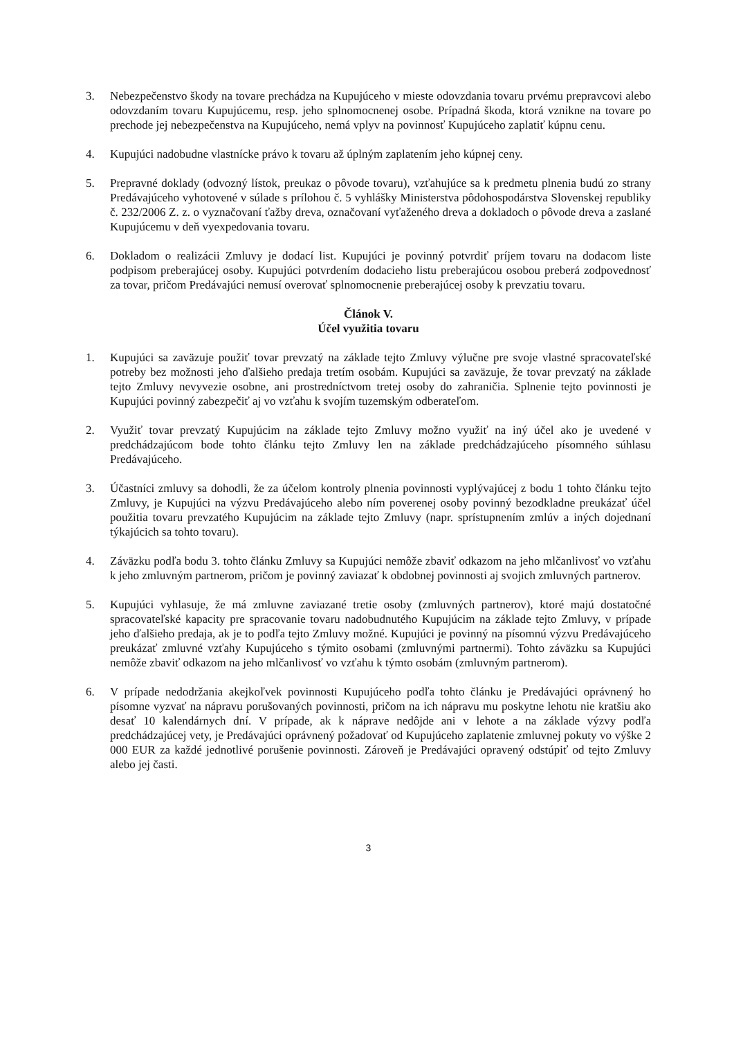3. Nebezpečenstvo škody na tovare prechádza na Kupujúceho v mieste odovzdania tovaru prvému prepravcovi alebo odovzdaním tovaru Kupujúcemu, resp. jeho splnomocnenej osobe. Prípadná škoda, ktorá vznikne na tovare po prechode jej nebezpečenstva na Kupujúceho, nemá vplyv na povinnosť Kupujúceho zaplatiť kúpnu cenu.
4. Kupujúci nadobudne vlastnícke právo k tovaru až úplným zaplatením jeho kúpnej ceny.
5. Prepravné doklady (odvozný lístok, preukaz o pôvode tovaru), vzťahujúce sa k predmetu plnenia budú zo strany Predávajúceho vyhotovené v súlade s prílohou č. 5 vyhlášky Ministerstva pôdohospodárstva Slovenskej republiky č. 232/2006 Z. z. o vyznačovaní ťažby dreva, označovaní vyťaženého dreva a dokladoch o pôvode dreva a zaslané Kupujúcemu v deň vyexpedovania tovaru.
6. Dokladom o realizácii Zmluvy je dodací list. Kupujúci je povinný potvrdiť príjem tovaru na dodacom liste podpisom preberajúcej osoby. Kupujúci potvrdením dodacieho listu preberajúcou osobou preberá zodpovednosť za tovar, pričom Predávajúci nemusí overovať splnomocnenie preberajúcej osoby k prevzatiu tovaru.
Článok V.
Účel využitia tovaru
1. Kupujúci sa zaväzuje použiť tovar prevzatý na základe tejto Zmluvy výlučne pre svoje vlastné spracovateľské potreby bez možnosti jeho ďalšieho predaja tretím osobám. Kupujúci sa zaväzuje, že tovar prevzatý na základe tejto Zmluvy nevyvezie osobne, ani prostredníctvom tretej osoby do zahraničia. Splnenie tejto povinnosti je Kupujúci povinný zabezpečiť aj vo vzťahu k svojím tuzemským odberateľom.
2. Využiť tovar prevzatý Kupujúcim na základe tejto Zmluvy možno využiť na iný účel ako je uvedené v predchádzajúcom bode tohto článku tejto Zmluvy len na základe predchádzajúceho písomného súhlasu Predávajúceho.
3. Účastníci zmluvy sa dohodli, že za účelom kontroly plnenia povinnosti vyplývajúcej z bodu 1 tohto článku tejto Zmluvy, je Kupujúci na výzvu Predávajúceho alebo ním poverenej osoby povinný bezodkladne preukázať účel použitia tovaru prevzatého Kupujúcim na základe tejto Zmluvy (napr. sprístupnením zmlúv a iných dojednaní týkajúcich sa tohto tovaru).
4. Záväzku podľa bodu 3. tohto článku Zmluvy sa Kupujúci nemôže zbaviť odkazom na jeho mlčanlivosť vo vzťahu k jeho zmluvným partnerom, pričom je povinný zaviazať k obdobnej povinnosti aj svojich zmluvných partnerov.
5. Kupujúci vyhlasuje, že má zmluvne zaviazané tretie osoby (zmluvných partnerov), ktoré majú dostatočné spracovateľské kapacity pre spracovanie tovaru nadobudnutého Kupujúcim na základe tejto Zmluvy, v prípade jeho ďalšieho predaja, ak je to podľa tejto Zmluvy možné. Kupujúci je povinný na písomnú výzvu Predávajúceho preukázať zmluvné vzťahy Kupujúceho s týmito osobami (zmluvnými partnermi). Tohto záväzku sa Kupujúci nemôže zbaviť odkazom na jeho mlčanlivosť vo vzťahu k týmto osobám (zmluvným partnerom).
6. V prípade nedodržania akejkoľvek povinnosti Kupujúceho podľa tohto článku je Predávajúci oprávnený ho písomne vyzvať na nápravu porušovaných povinnosti, pričom na ich nápravu mu poskytne lehotu nie kratšiu ako desať 10 kalendárnych dní. V prípade, ak k náprave nedôjde ani v lehote a na základe výzvy podľa predchádzajúcej vety, je Predávajúci oprávnený požadovať od Kupujúceho zaplatenie zmluvnej pokuty vo výške 2 000 EUR za každé jednotlivé porušenie povinnosti. Zároveň je Predávajúci opravený odstúpiť od tejto Zmluvy alebo jej časti.
3